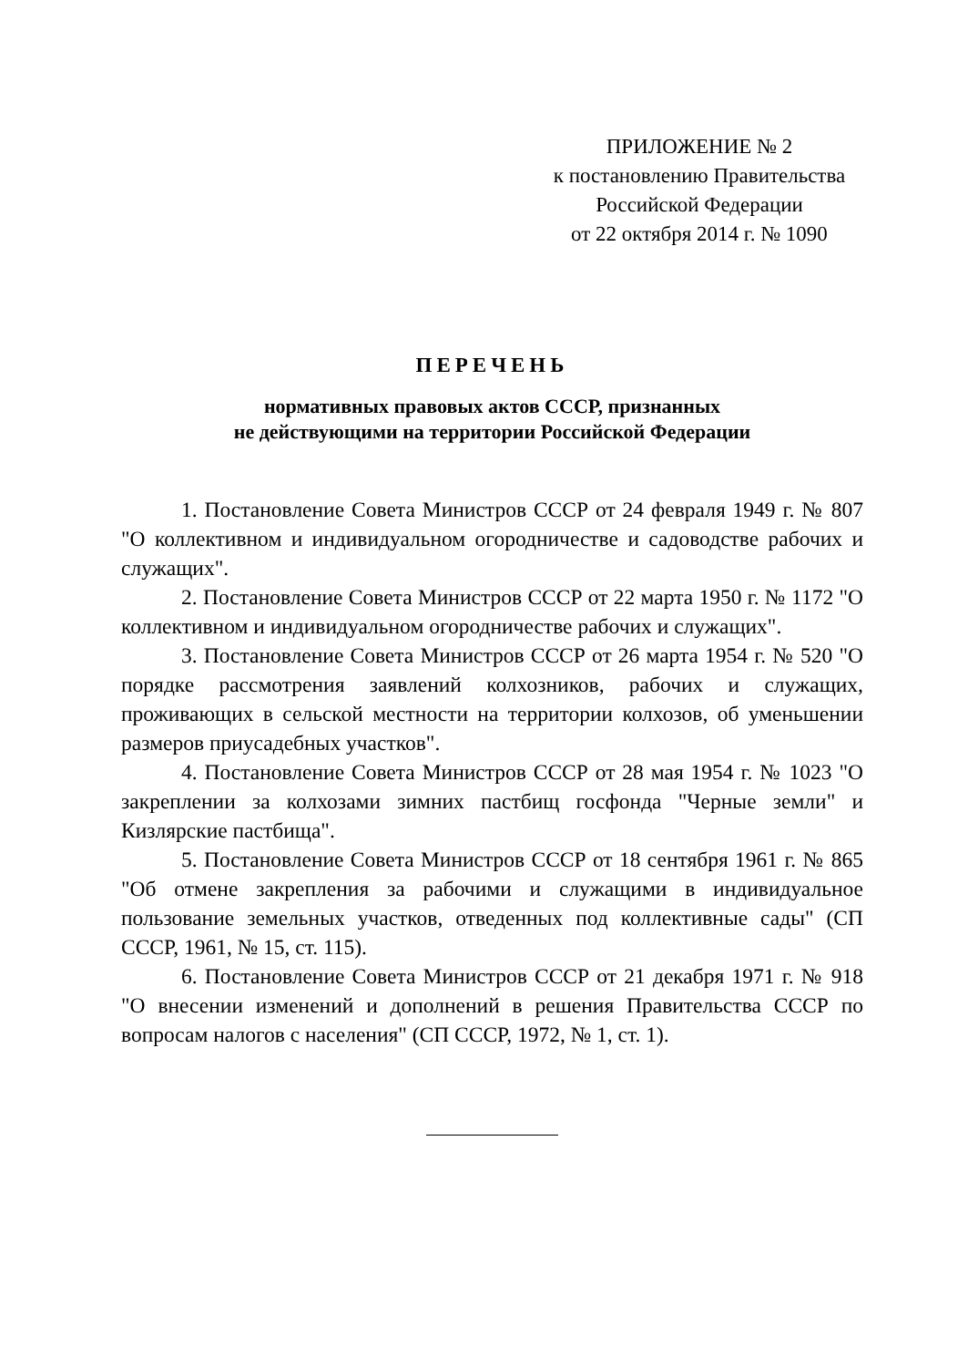ПРИЛОЖЕНИЕ № 2
к постановлению Правительства
Российской Федерации
от 22 октября 2014 г. № 1090
ПЕРЕЧЕНЬ
нормативных правовых актов СССР, признанных
не действующими на территории Российской Федерации
1. Постановление Совета Министров СССР от 24 февраля 1949 г. № 807 "О коллективном и индивидуальном огородничестве и садоводстве рабочих и служащих".
2. Постановление Совета Министров СССР от 22 марта 1950 г. № 1172 "О коллективном и индивидуальном огородничестве рабочих и служащих".
3. Постановление Совета Министров СССР от 26 марта 1954 г. № 520 "О порядке рассмотрения заявлений колхозников, рабочих и служащих, проживающих в сельской местности на территории колхозов, об уменьшении размеров приусадебных участков".
4. Постановление Совета Министров СССР от 28 мая 1954 г. № 1023 "О закреплении за колхозами зимних пастбищ госфонда "Черные земли" и Кизлярские пастбища".
5. Постановление Совета Министров СССР от 18 сентября 1961 г. № 865 "Об отмене закрепления за рабочими и служащими в индивидуальное пользование земельных участков, отведенных под коллективные сады" (СП СССР, 1961, № 15, ст. 115).
6. Постановление Совета Министров СССР от 21 декабря 1971 г. № 918 "О внесении изменений и дополнений в решения Правительства СССР по вопросам налогов с населения" (СП СССР, 1972, № 1, ст. 1).